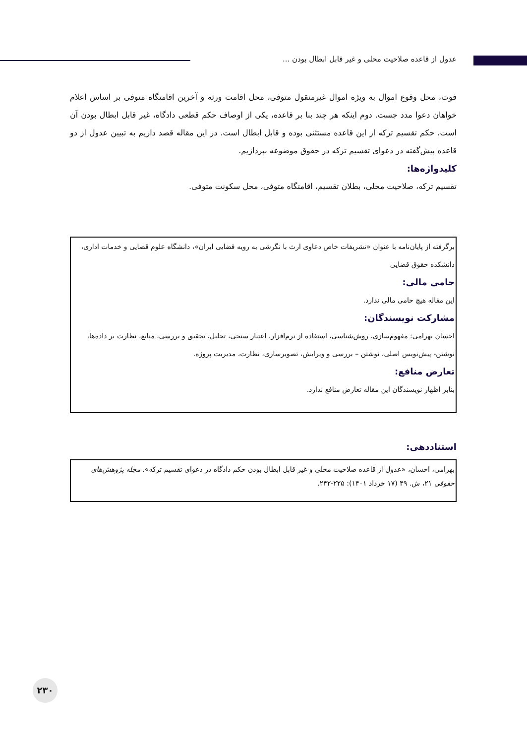عدول از قاعده صلاحیت محلی و غیر قابل ابطال بودن ...
فوت، محل وقوع اموال به ویژه اموال غیرمنقول متوفی، محل اقامت ورثه و آخرین اقامتگاه متوفی بر اساس اعلام خواهان دعوا مدد جست. دوم اینکه هر چند بنا بر قاعده، یکی از اوصاف حکم قطعی دادگاه، غیر قابل ابطال بودن آن است، حکم تقسیم ترکه از این قاعده مستثنی بوده و قابل ابطال است. در این مقاله قصد داریم به تبیین عدول از دو قاعده پیش‌گفته در دعوای تقسیم ترکه در حقوق موضوعه بپردازیم.
کلیدواژه‌ها:
تقسیم ترکه، صلاحیت محلی، بطلان تقسیم، اقامتگاه متوفی، محل سکونت متوفی.
برگرفته از پایان‌نامه با عنوان «تشریفات خاص دعاوی ارث با نگرشی به رویه قضایی ایران»، دانشگاه علوم قضایی و خدمات اداری، دانشکده حقوق قضایی
حامی مالی:
این مقاله هیچ حامی مالی ندارد.
مشارکت نویسندگان:
احسان بهرامی: مفهوم‌سازی، روش‌شناسی، استفاده از نرم‌افزار، اعتبار سنجی، تحلیل، تحقیق و بررسی، منابع، نظارت بر داده‌ها، نوشتن- پیش‌نویس اصلی، نوشتن – بررسی و ویرایش، تصویرسازی، نظارت، مدیریت پروژه.
تعارض منافع:
بنابر اظهار نویسندگان این مقاله تعارض منافع ندارد.
استناددهی:
بهرامی، احسان، «عدول از قاعده صلاحیت محلی و غیر قابل ابطال بودن حکم دادگاه در دعوای تقسیم ترکه». مجله پژوهش‌های حقوقی ۲۱، ش. ۴۹ (۱۷ خرداد ۱۴۰۱): ۲۲۵-۲۴۲.
۲۳۰